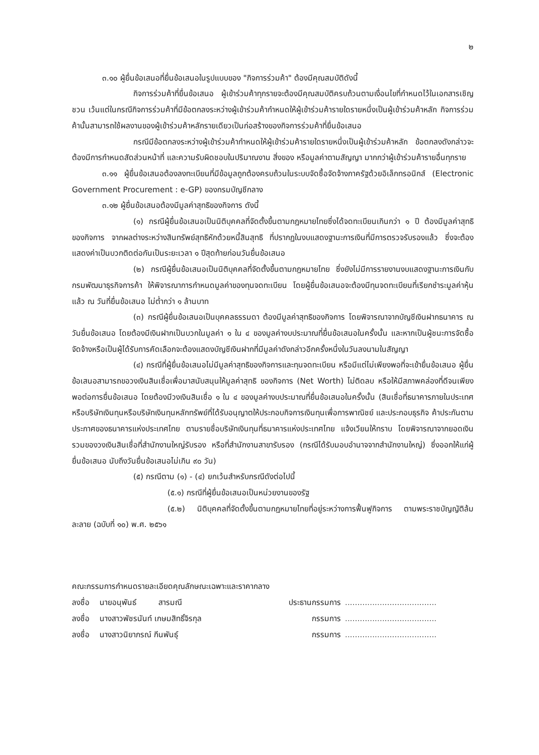๒
๓.๑๐ ผู้ยื่นข้อเสนอที่ยื่นข้อเสนอในรูปแบบของ "กิจการร่วมค้า" ต้องมีคุณสมบัติดังนี้
กิจการร่วมค้าที่ยื่นข้อเสนอ ผู้เข้าร่วมค้าทุกรายจะต้องมีคุณสมบัติครบถ้วนตามเงื่อนไขที่กำหนดไว้ในเอกสารเชิญชวน เว้นแต่ในกรณีกิจการร่วมค้าที่มีข้อตกลงระหว่างผู้เข้าร่วมค้ากำหนดให้ผู้เข้าร่วมค้ารายใดรายหนึ่งเป็นผู้เข้าร่วมค้าหลัก กิจการร่วมค้านั้นสามารถใช้ผลงานของผู้เข้าร่วมค้าหลักรายเดียวเป็นก่อสร้างของกิจการร่วมค้าที่ยื่นข้อเสนอ
กรณีมีข้อตกลงระหว่างผู้เข้าร่วมค้ากำหนดให้ผู้เข้าร่วมค้ารายใดรายหนึ่งเป็นผู้เข้าร่วมค้าหลัก ข้อตกลงดังกล่าวจะต้องมีการกำหนดสัดส่วนหน้าที่ และความรับผิดชอบในปริมาณงาน สิ่งของ หรือมูลค่าตามสัญญา มากกว่าผู้เข้าร่วมค้ารายอื่นทุกราย
๓.๑๑ ผู้ยื่นข้อเสนอต้องลงทะเบียนที่มีข้อมูลถูกต้องครบถ้วนในระบบจัดซื้อจัดจ้างภาครัฐด้วยอิเล็กทรอนิกส์ (Electronic Government Procurement : e-GP) ของกรมบัญชีกลาง
๓.๑๒ ผู้ยื่นข้อเสนอต้องมีมูลค่าสุทธิของกิจการ ดังนี้
(๑) กรณีผู้ยื่นข้อเสนอเป็นนิติบุคคลที่จัดตั้งขึ้นตามกฎหมายไทยซึ่งได้จดทะเบียนเกินกว่า ๑ ปี ต้องมีมูลค่าสุทธิของกิจการ จากผลต่างระหว่างสินทรัพย์สุทธิหักด้วยหนี้สินสุทธิ ที่ปรากฏในงบแสดงฐานะการเงินที่มีการตรวจรับรองแล้ว ซึ่งจะต้องแสดงค่าเป็นบวกติดต่อกันเป็นระยะเวลา ๑ ปีสุดท้ายก่อนวันยื่นข้อเสนอ
(๒) กรณีผู้ยื่นข้อเสนอเป็นนิติบุคคลที่จัดตั้งขึ้นตามกฎหมายไทย ซึ่งยังไม่มีการรายงานงบแสดงฐานะการเงินกับกรมพัฒนาธุรกิจการค้า ให้พิจารณาการกำหนดมูลค่าของทุนจดทะเบียน โดยผู้ยื่นข้อเสนอจะต้องมีทุนจดทะเบียนที่เรียกชำระมูลค่าหุ้นแล้ว ณ วันที่ยื่นข้อเสนอ ไม่ต่ำกว่า ๑ ล้านบาท
(๓) กรณีผู้ยื่นข้อเสนอเป็นบุคคลธรรมดา ต้องมีมูลค่าสุทธิของกิจการ โดยพิจารณาจากบัญชีเงินฝากธนาคาร ณ วันยื่นข้อเสนอ โดยต้องมีเงินฝากเป็นบวกในมูลค่า ๑ ใน ๔ ของมูลค่างบประมาณที่ยื่นข้อเสนอในครั้งนั้น และหากเป็นผู้ชนะการจัดซื้อจัดจ้างหรือเป็นผู้ได้รับการคัดเลือกจะต้องแสดงบัญชีเงินฝากที่มีมูลค่าดังกล่าวอีกครั้งหนึ่งในวันลงนามในสัญญา
(๔) กรณีที่ผู้ยื่นข้อเสนอไม่มีมูลค่าสุทธิของกิจการและทุนจดทะเบียน หรือมีแต่ไม่เพียงพอที่จะเข้ายื่นข้อเสนอ ผู้ยื่นข้อเสนอสามารถขอวงเงินสินเชื่อเพื่อมาสนับสนุนให้มูลค่าสุทธิ ของกิจการ (Net Worth) ไม่ติดลบ หรือให้มีสภาพคล่องที่ดีจนเพียงพอต่อการยื่นข้อเสนอ โดยต้องมีวงเงินสินเชื่อ ๑ ใน ๔ ของมูลค่างบประมาณที่ยื่นข้อเสนอในครั้งนั้น (สินเชื่อที่ธนาคารภายในประเทศ หรือบริษัทเงินทุนหรือบริษัทเงินทุนหลักทรัพย์ที่ได้รับอนุญาตให้ประกอบกิจการเงินทุนเพื่อการพาณิชย์ และประกอบธุรกิจ ค้าประกันตามประกาศของธนาคารแห่งประเทศไทย ตามรายชื่อบริษัทเงินทุนที่ธนาคารแห่งประเทศไทย แจ้งเวียนให้ทราบ โดยพิจารณาจากยอดเงินรวมของวงเงินสินเชื่อที่สำนักงานใหญ่รับรอง หรือที่สำนักงานสาขารับรอง (กรณีได้รับมอบอำนาจจากสำนักงานใหญ่) ซึ่งออกให้แก่ผู้ยื่นข้อเสนอ นับถึงวันยื่นข้อเสนอไม่เกิน ๙๐ วัน)
(๕) กรณีตาม (๑) - (๔) ยกเว้นสำหรับกรณีดังต่อไปนี้
(๕.๑) กรณีที่ผู้ยื่นข้อเสนอเป็นหน่วยงานของรัฐ
(๕.๒) นิติบุคคลที่จัดตั้งขึ้นตามกฎหมายไทยที่อยู่ระหว่างการฟื้นฟูกิจการ ตามพระราชบัญญัติล้มละลาย (ฉบับที่ ๑๐) พ.ศ. ๒๕๖๑
คณะกรรมการกำหนดรายละเอียดคุณลักษณะเฉพาะและราคากลาง
ลงชื่อ นายอนุพันธ์ สารมณี ประธานกรรมการ.....................................
ลงชื่อ นางสาวพัชรนันท์ เกษมสิทธิ์จิรกุล กรรมการ.....................................
ลงชื่อ นางสาวนิยาภรณ์ กีนพันธุ์ กรรมการ.....................................